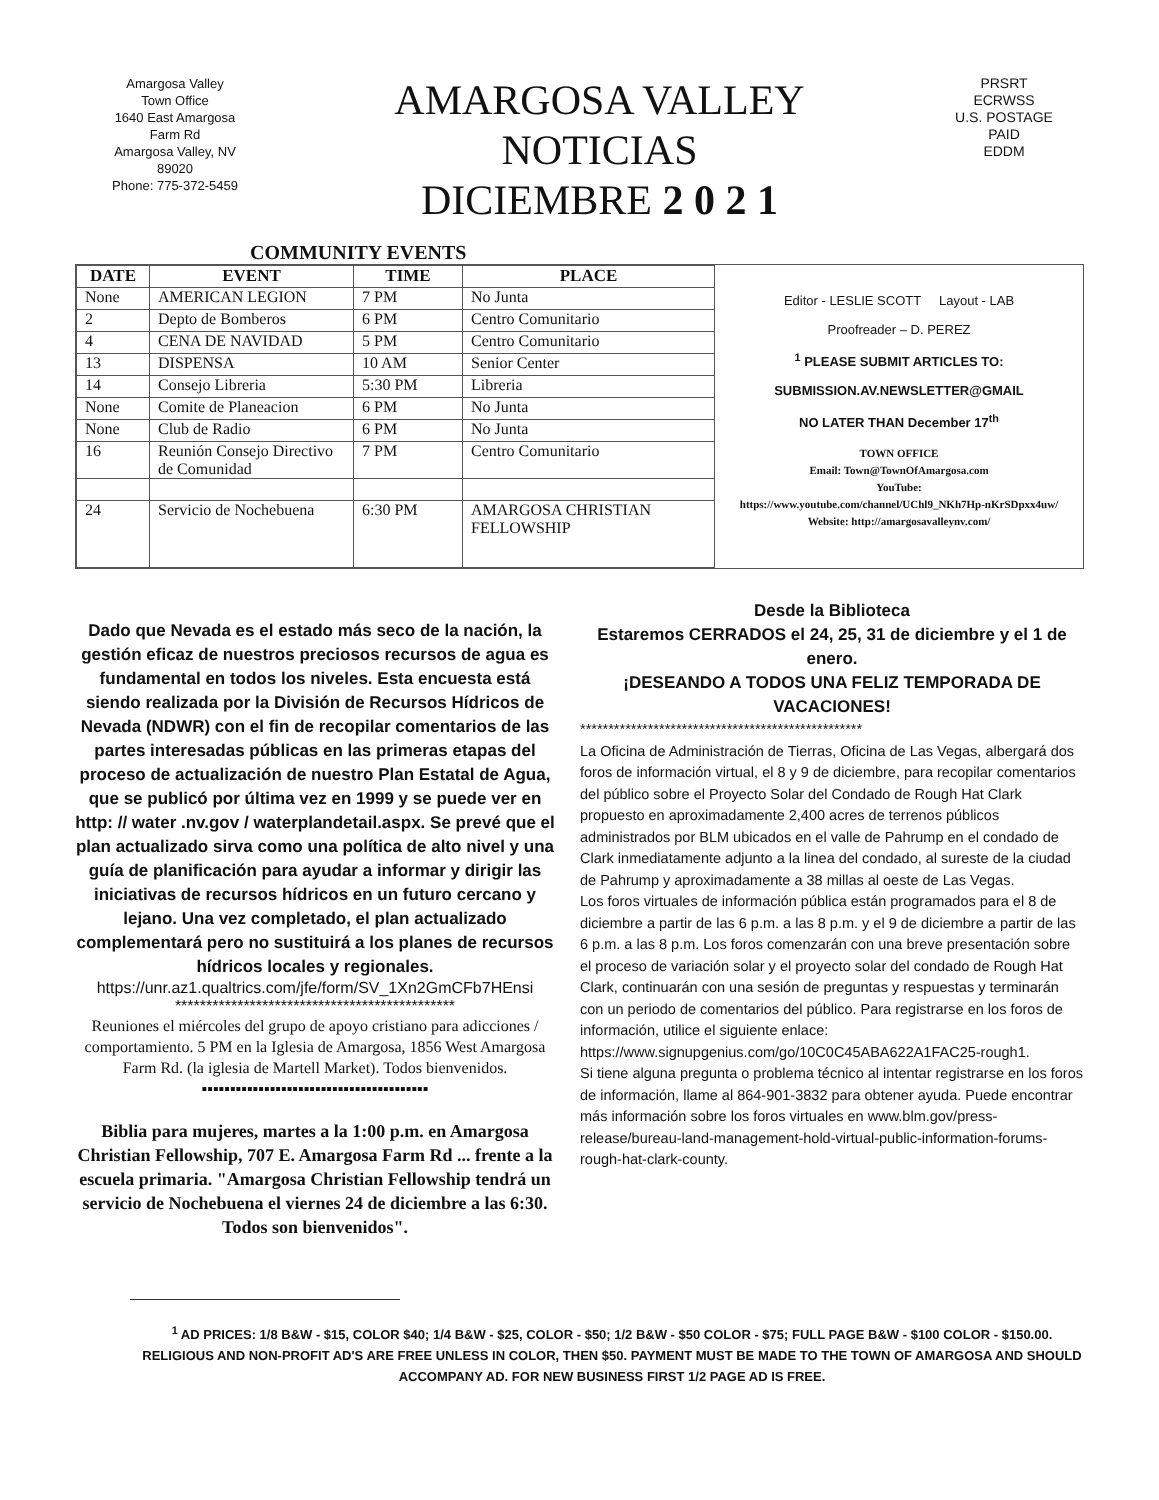Amargosa Valley
Town Office
1640 East Amargosa
Farm Rd
Amargosa Valley, NV
89020
Phone: 775-372-5459
AMARGOSA VALLEY
NOTICIAS
DICIEMBRE 2 0 2 1
PRSRT
ECRWSS
U.S. POSTAGE
PAID
EDDM
COMMUNITY EVENTS
| DATE | EVENT | TIME | PLACE |
| --- | --- | --- | --- |
| None | AMERICAN LEGION | 7 PM | No Junta |
| 2 | Depto de Bomberos | 6 PM | Centro Comunitario |
| 4 | CENA DE NAVIDAD | 5 PM | Centro Comunitario |
| 13 | DISPENSA | 10 AM | Senior Center |
| 14 | Consejo Libreria | 5:30 PM | Libreria |
| None | Comite de Planeacion | 6 PM | No Junta |
| None | Club de Radio | 6 PM | No Junta |
| 16 | Reunión Consejo Directivo de Comunidad | 7 PM | Centro Comunitario |
| 24 | Servicio de Nochebuena | 6:30 PM | AMARGOSA CHRISTIAN FELLOWSHIP |
Editor - LESLIE SCOTT Layout - LAB
Proofreader – D. PEREZ
<sup>1</sup> PLEASE SUBMIT ARTICLES TO:
SUBMISSION.AV.NEWSLETTER@GMAIL
NO LATER THAN December 17<sup>th</sup>
TOWN OFFICE
Email: Town@TownOfAmargosa.com
YouTube:
https://www.youtube.com/channel/UChl9_NKh7Hp-nKrSDpxx4uw/
Website: http://amargosavalleynv.com/
Dado que Nevada es el estado más seco de la nación, la gestión eficaz de nuestros preciosos recursos de agua es fundamental en todos los niveles. Esta encuesta está siendo realizada por la División de Recursos Hídricos de Nevada (NDWR) con el fin de recopilar comentarios de las partes interesadas públicas en las primeras etapas del proceso de actualización de nuestro Plan Estatal de Agua, que se publicó por última vez en 1999 y se puede ver en http: // water .nv.gov / waterplandetail.aspx. Se prevé que el plan actualizado sirva como una política de alto nivel y una guía de planificación para ayudar a informar y dirigir las iniciativas de recursos hídricos en un futuro cercano y lejano. Una vez completado, el plan actualizado complementará pero no sustituirá a los planes de recursos hídricos locales y regionales.
https://unr.az1.qualtrics.com/jfe/form/SV_1Xn2GmCFb7HEnsi
*********************************************
Reuniones el miércoles del grupo de apoyo cristiano para adicciones / comportamiento. 5 PM en la Iglesia de Amargosa, 1856 West Amargosa Farm Rd. (la iglesia de Martell Market). Todos bienvenidos.
▪▪▪▪▪▪▪▪▪▪▪▪▪▪▪▪▪▪▪▪▪▪▪▪▪▪▪▪▪▪▪▪▪▪▪▪▪▪▪▪
Biblia para mujeres, martes a la 1:00 p.m. en Amargosa Christian Fellowship, 707 E. Amargosa Farm Rd ... frente a la escuela primaria. "Amargosa Christian Fellowship tendrá un servicio de Nochebuena el viernes 24 de diciembre a las 6:30. Todos son bienvenidos".
Desde la Biblioteca
Estaremos CERRADOS el 24, 25, 31 de diciembre y el 1 de enero.
¡DESEANDO A TODOS UNA FELIZ TEMPORADA DE VACACIONES!
**************************************************
La Oficina de Administración de Tierras, Oficina de Las Vegas, albergará dos foros de información virtual, el 8 y 9 de diciembre, para recopilar comentarios del público sobre el Proyecto Solar del Condado de Rough Hat Clark propuesto en aproximadamente 2,400 acres de terrenos públicos administrados por BLM ubicados en el valle de Pahrump en el condado de Clark inmediatamente adjunto a la linea del condado, al sureste de la ciudad de Pahrump y aproximadamente a 38 millas al oeste de Las Vegas.
Los foros virtuales de información pública están programados para el 8 de diciembre a partir de las 6 p.m. a las 8 p.m. y el 9 de diciembre a partir de las 6 p.m. a las 8 p.m. Los foros comenzarán con una breve presentación sobre el proceso de variación solar y el proyecto solar del condado de Rough Hat Clark, continuarán con una sesión de preguntas y respuestas y terminarán con un periodo de comentarios del público. Para registrarse en los foros de información, utilice el siguiente enlace:
https://www.signupgenius.com/go/10C0C45ABA622A1FAC25-rough1.
Si tiene alguna pregunta o problema técnico al intentar registrarse en los foros de información, llame al 864-901-3832 para obtener ayuda. Puede encontrar más información sobre los foros virtuales en www.blm.gov/press-release/bureau-land-management-hold-virtual-public-information-forums-rough-hat-clark-county.
<sup>1</sup> AD PRICES: 1/8 B&W - $15, COLOR $40; 1/4 B&W - $25, COLOR - $50; 1/2 B&W - $50 COLOR - $75; FULL PAGE B&W - $100 COLOR - $150.00. RELIGIOUS AND NON-PROFIT AD'S ARE FREE UNLESS IN COLOR, THEN $50. PAYMENT MUST BE MADE TO THE TOWN OF AMARGOSA AND SHOULD ACCOMPANY AD. FOR NEW BUSINESS FIRST 1/2 PAGE AD IS FREE.